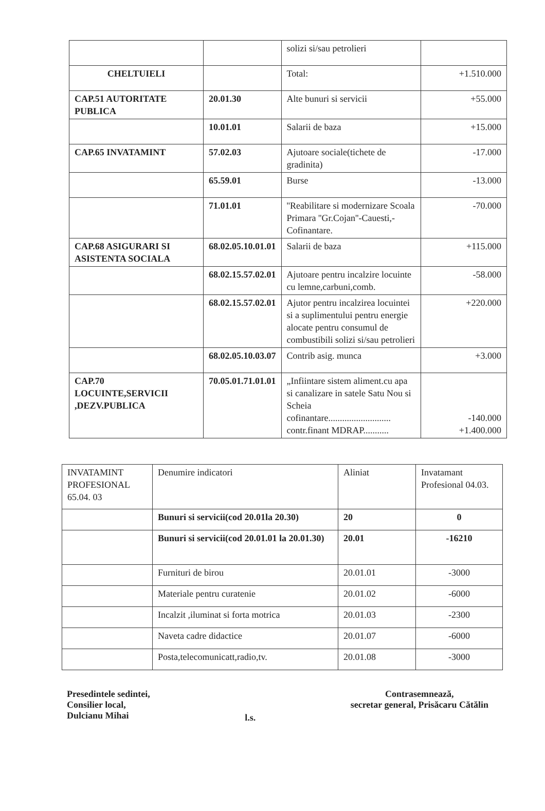| | | solizi si/sau petrolieri | |
| CHELTUIELI | | Total: | +1.510.000 |
| CAP.51 AUTORITATE PUBLICA | 20.01.30 | Alte bunuri si servicii | +55.000 |
| | 10.01.01 | Salarii de baza | +15.000 |
| CAP.65 INVATAMINT | 57.02.03 | Ajutoare sociale(tichete de gradinita) | -17.000 |
| | 65.59.01 | Burse | -13.000 |
| | 71.01.01 | ''Reabilitare si modernizare Scoala Primara ''Gr.Cojan''-Cauesti,-Cofinantare. | -70.000 |
| CAP.68 ASIGURARI SI ASISTENTA SOCIALA | 68.02.05.10.01.01 | Salarii de baza | +115.000 |
| | 68.02.15.57.02.01 | Ajutoare pentru incalzire locuinte cu lemne,carbuni,comb. | -58.000 |
| | 68.02.15.57.02.01 | Ajutor pentru incalzirea locuintei si a suplimentului pentru energie alocate pentru consumul de combustibili solizi si/sau petrolieri | +220.000 |
| | 68.02.05.10.03.07 | Contrib asig. munca | +3.000 |
| CAP.70 LOCUINTE,SERVICII ,DEZV.PUBLICA | 70.05.01.71.01.01 | „Infiintare sistem aliment.cu apa si canalizare in satele Satu Nou si Scheia cofinantare........................... contr.finant MDRAP........... | -140.000 +1.400.000 |
| INVATAMINT PROFESIONAL 65.04. 03 | Denumire indicatori | Aliniat | Invatamant Profesional 04.03. |
| | Bunuri si servicii(cod 20.01la 20.30) | 20 | 0 |
| | Bunuri si servicii(cod 20.01.01 la 20.01.30) | 20.01 | -16210 |
| | Furnituri de birou | 20.01.01 | -3000 |
| | Materiale pentru curatenie | 20.01.02 | -6000 |
| | Incalzit ,iluminat si forta motrica | 20.01.03 | -2300 |
| | Naveta cadre didactice | 20.01.07 | -6000 |
| | Posta,telecomunicatt,radio,tv. | 20.01.08 | -3000 |
Presedintele sedintei,
Consilier local,
Dulcianu Mihai
l.s.
Contrasemnează,
secretar general, Prisăcaru Cătălin